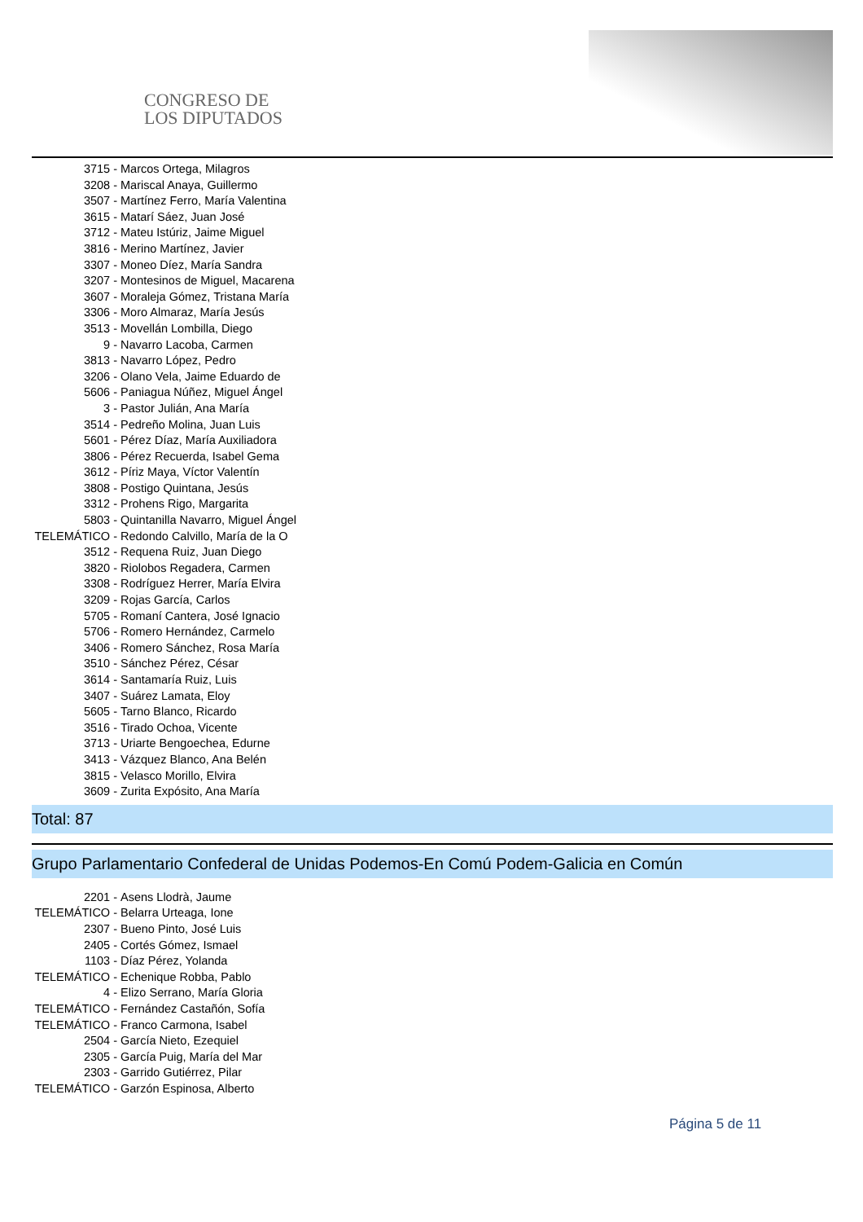CONGRESO DE
LOS DIPUTADOS
3715 - Marcos Ortega, Milagros
3208 - Mariscal Anaya, Guillermo
3507 - Martínez Ferro, María Valentina
3615 - Matarí Sáez, Juan José
3712 - Mateu Istúriz, Jaime Miguel
3816 - Merino Martínez, Javier
3307 - Moneo Díez, María Sandra
3207 - Montesinos de Miguel, Macarena
3607 - Moraleja Gómez, Tristana María
3306 - Moro Almaraz, María Jesús
3513 - Movellán Lombilla, Diego
9 - Navarro Lacoba, Carmen
3813 - Navarro López, Pedro
3206 - Olano Vela, Jaime Eduardo de
5606 - Paniagua Núñez, Miguel Ángel
3 - Pastor Julián, Ana María
3514 - Pedreño Molina, Juan Luis
5601 - Pérez Díaz, María Auxiliadora
3806 - Pérez Recuerda, Isabel Gema
3612 - Píriz Maya, Víctor Valentín
3808 - Postigo Quintana, Jesús
3312 - Prohens Rigo, Margarita
5803 - Quintanilla Navarro, Miguel Ángel
TELEMÁTICO - Redondo Calvillo, María de la O
3512 - Requena Ruiz, Juan Diego
3820 - Riolobos Regadera, Carmen
3308 - Rodríguez Herrer, María Elvira
3209 - Rojas García, Carlos
5705 - Romaní Cantera, José Ignacio
5706 - Romero Hernández, Carmelo
3406 - Romero Sánchez, Rosa María
3510 - Sánchez Pérez, César
3614 - Santamaría Ruiz, Luis
3407 - Suárez Lamata, Eloy
5605 - Tarno Blanco, Ricardo
3516 - Tirado Ochoa, Vicente
3713 - Uriarte Bengoechea, Edurne
3413 - Vázquez Blanco, Ana Belén
3815 - Velasco Morillo, Elvira
3609 - Zurita Expósito, Ana María
Total: 87
Grupo Parlamentario Confederal de Unidas Podemos-En Comú Podem-Galicia en Común
2201 - Asens Llodrà, Jaume
TELEMÁTICO - Belarra Urteaga, Ione
2307 - Bueno Pinto, José Luis
2405 - Cortés Gómez, Ismael
1103 - Díaz Pérez, Yolanda
TELEMÁTICO - Echenique Robba, Pablo
4 - Elizo Serrano, María Gloria
TELEMÁTICO - Fernández Castañón, Sofía
TELEMÁTICO - Franco Carmona, Isabel
2504 - García Nieto, Ezequiel
2305 - García Puig, María del Mar
2303 - Garrido Gutiérrez, Pilar
TELEMÁTICO - Garzón Espinosa, Alberto
Página 5 de 11